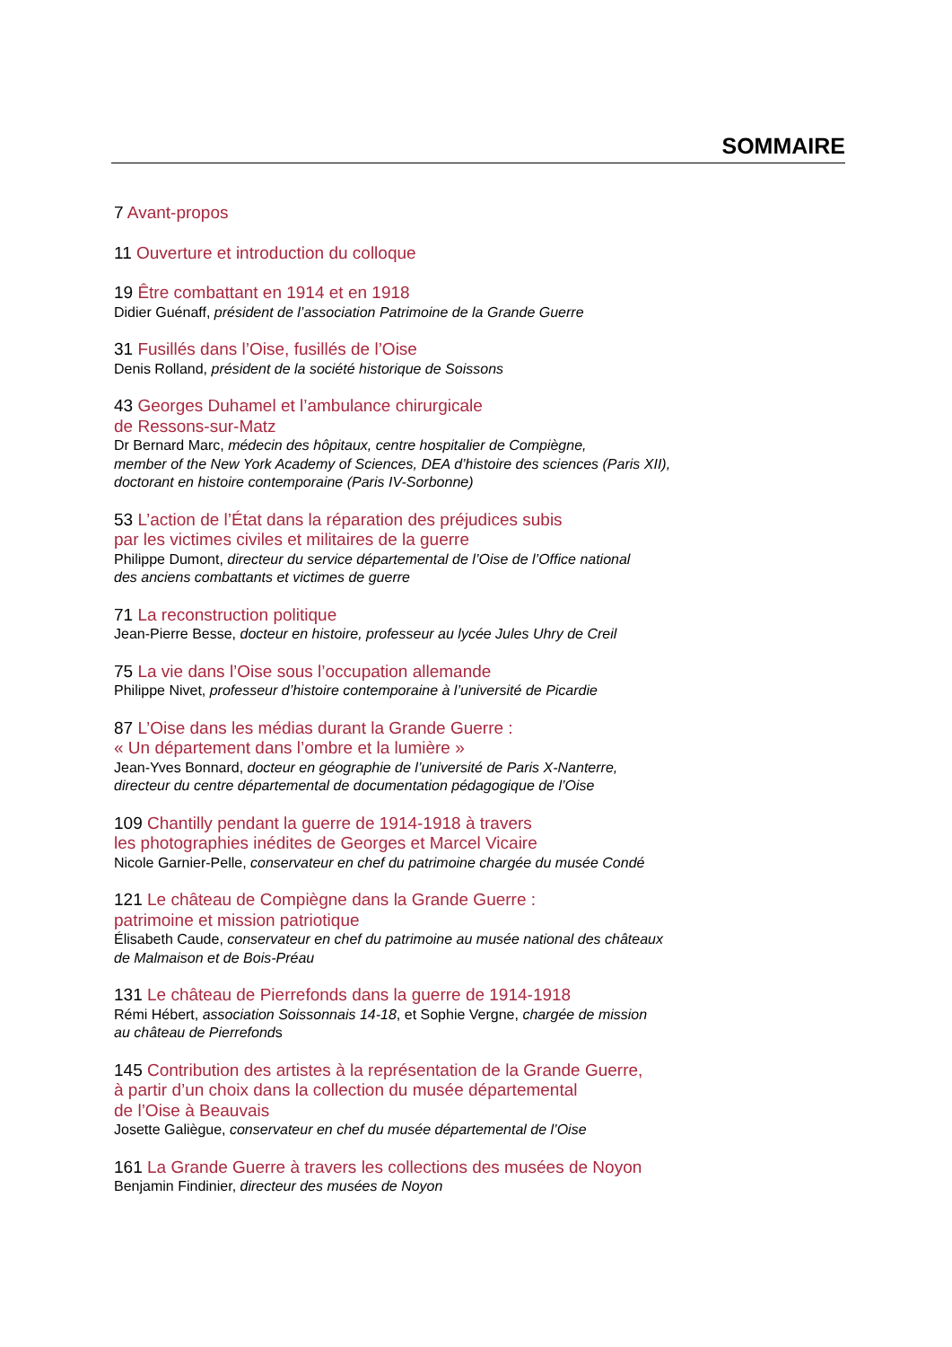SOMMAIRE
7 Avant-propos
11 Ouverture et introduction du colloque
19 Être combattant en 1914 et en 1918
Didier Guénaff, président de l’association Patrimoine de la Grande Guerre
31 Fusillés dans l’Oise, fusillés de l’Oise
Denis Rolland, président de la société historique de Soissons
43 Georges Duhamel et l’ambulance chirurgicale
de Ressons-sur-Matz
Dr Bernard Marc, médecin des hôpitaux, centre hospitalier de Compiègne,
member of the New York Academy of Sciences, DEA d’histoire des sciences (Paris XII),
doctorant en histoire contemporaine (Paris IV-Sorbonne)
53 L’action de l’État dans la réparation des préjudices subis
par les victimes civiles et militaires de la guerre
Philippe Dumont, directeur du service départemental de l’Oise de l’Office national
des anciens combattants et victimes de guerre
71 La reconstruction politique
Jean-Pierre Besse, docteur en histoire, professeur au lycée Jules Uhry de Creil
75 La vie dans l’Oise sous l’occupation allemande
Philippe Nivet, professeur d’histoire contemporaine à l’université de Picardie
87 L’Oise dans les médias durant la Grande Guerre :
« Un département dans l’ombre et la lumière »
Jean-Yves Bonnard, docteur en géographie de l’université de Paris X-Nanterre,
directeur du centre départemental de documentation pédagogique de l’Oise
109 Chantilly pendant la guerre de 1914-1918 à travers
les photographies inédites de Georges et Marcel Vicaire
Nicole Garnier-Pelle, conservateur en chef du patrimoine chargée du musée Condé
121 Le château de Compiègne dans la Grande Guerre :
patrimoine et mission patriotique
Élisabeth Caude, conservateur en chef du patrimoine au musée national des châteaux
de Malmaison et de Bois-Préau
131 Le château de Pierrefonds dans la guerre de 1914-1918
Rémi Hébert, association Soissonnais 14-18, et Sophie Vergne, chargée de mission
au château de Pierrefonds
145 Contribution des artistes à la représentation de la Grande Guerre,
à partir d’un choix dans la collection du musée départemental
de l’Oise à Beauvais
Josette Galiègue, conservateur en chef du musée départemental de l’Oise
161 La Grande Guerre à travers les collections des musées de Noyon
Benjamin Findinier, directeur des musées de Noyon